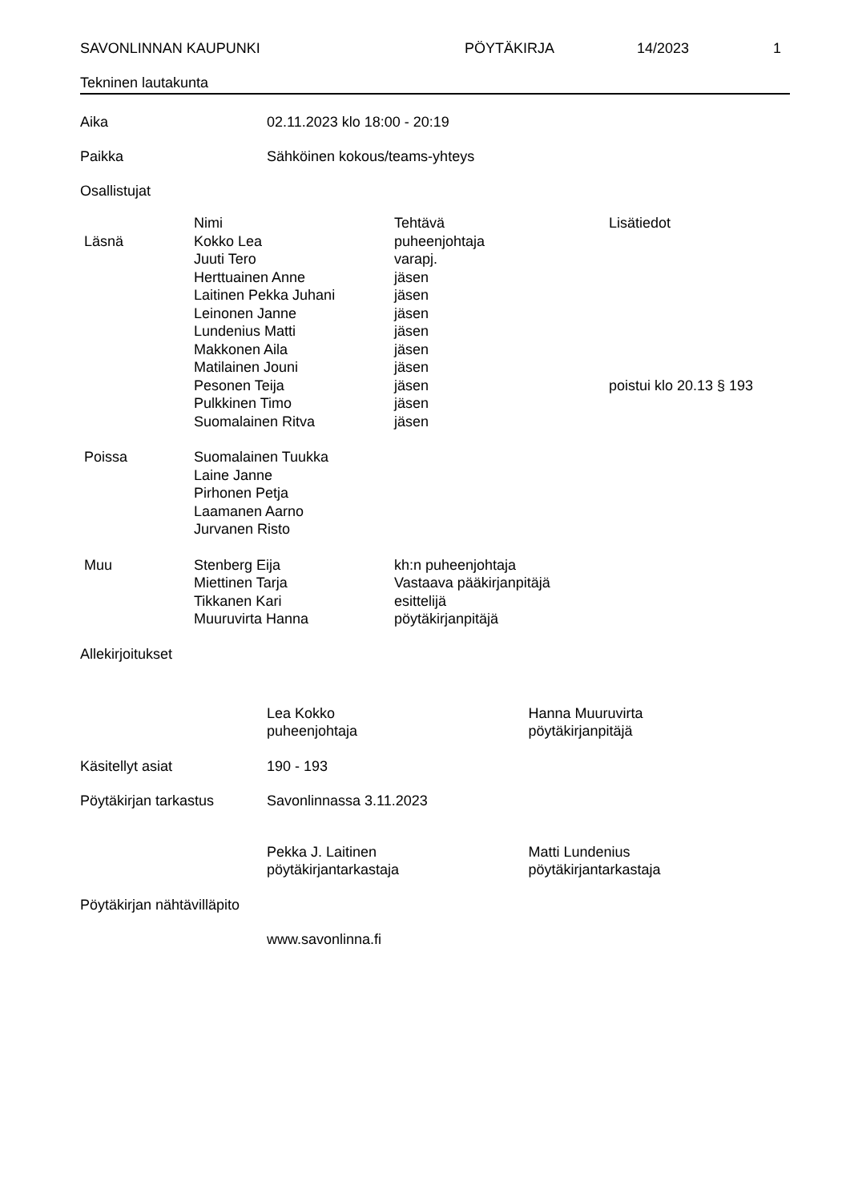SAVONLINNAN KAUPUNKI PÖYTÄKIRJA 14/2023 1
Tekninen lautakunta
Aika 02.11.2023 klo 18:00 - 20:19
Paikka Sähköinen kokous/teams-yhteys
Osallistujat
| | Nimi | Tehtävä | Lisätiedot |
| --- | --- | --- | --- |
| Läsnä | Kokko Lea | puheenjohtaja | |
| | Juuti Tero | varapj. | |
| | Herttuainen Anne | jäsen | |
| | Laitinen Pekka Juhani | jäsen | |
| | Leinonen Janne | jäsen | |
| | Lundenius Matti | jäsen | |
| | Makkonen Aila | jäsen | |
| | Matilainen Jouni | jäsen | |
| | Pesonen Teija | jäsen | poistui klo 20.13 § 193 |
| | Pulkkinen Timo | jäsen | |
| | Suomalainen Ritva | jäsen | |
| Poissa | Suomalainen Tuukka | | |
| | Laine Janne | | |
| | Pirhonen Petja | | |
| | Laamanen Aarno | | |
| | Jurvanen Risto | | |
| Muu | Stenberg Eija | kh:n puheenjohtaja | |
| | Miettinen Tarja | Vastaava pääkirjanpitäjä | |
| | Tikkanen Kari | esittelijä | |
| | Muuruvirta Hanna | pöytäkirjanpitäjä | |
Allekirjoitukset
Lea Kokko
puheenjohtaja
Hanna Muuruvirta
pöytäkirjanpitäjä
Käsitellyt asiat 190 - 193
Pöytäkirjan tarkastus Savonlinnassa 3.11.2023
Pekka J. Laitinen
pöytäkirjantarkastaja
Matti Lundenius
pöytäkirjantarkastaja
Pöytäkirjan nähtävilläpito
www.savonlinna.fi